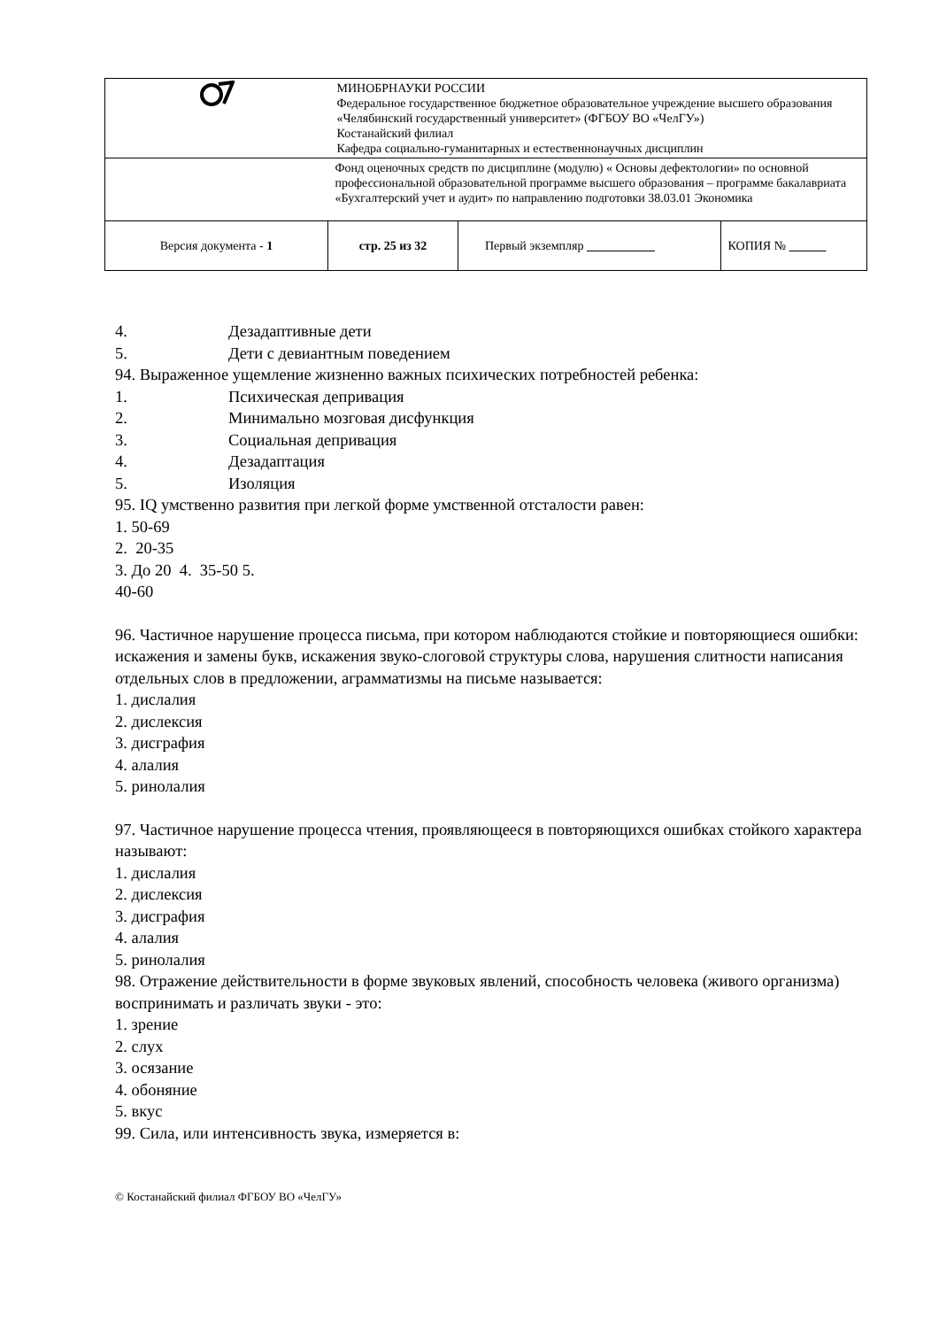| | МИНОБРНАУКИ РОССИИ Федеральное государственное бюджетное образовательное учреждение высшего образования «Челябинский государственный университет» (ФГБОУ ВО «ЧелГУ») Костанайский филиал Кафедра социально-гуманитарных и естественнонаучных дисциплин | | |
| | Фонд оценочных средств по дисциплине (модулю) « Основы дефектологии» по основной профессиональной образовательной программе высшего образования – программе бакалавриата «Бухгалтерский учет и аудит» по направлению подготовки 38.03.01 Экономика | | |
| Версия документа - 1 | стр. 25 из 32 | Первый экземпляр | КОПИЯ № |
4. Дезадаптивные дети
5. Дети с девиантным поведением
94. Выраженное ущемление жизненно важных психических потребностей ребенка:
1. Психическая депривация
2. Минимально мозговая дисфункция
3. Социальная депривация
4. Дезадаптация
5. Изоляция
95. IQ умственно развития при легкой форме умственной отсталости равен:
1. 50-69
2. 20-35
3. До 20 4. 35-50 5.
40-60
96. Частичное нарушение процесса письма, при котором наблюдаются стойкие и повторяющиеся ошибки: искажения и замены букв, искажения звуко-слоговой структуры слова, нарушения слитности написания отдельных слов в предложении, аграмматизмы на письме называется:
1. дислалия
2. дислексия
3. дисграфия
4. алалия
5. ринолалия
97. Частичное нарушение процесса чтения, проявляющееся в повторяющихся ошибках стойкого характера называют:
1. дислалия
2. дислексия
3. дисграфия
4. алалия
5. ринолалия
98. Отражение действительности в форме звуковых явлений, способность человека (живого организма) воспринимать и различать звуки - это:
1. зрение
2. слух
3. осязание
4. обоняние
5. вкус
99. Сила, или интенсивность звука, измеряется в:
© Костанайский филиал ФГБОУ ВО «ЧелГУ»